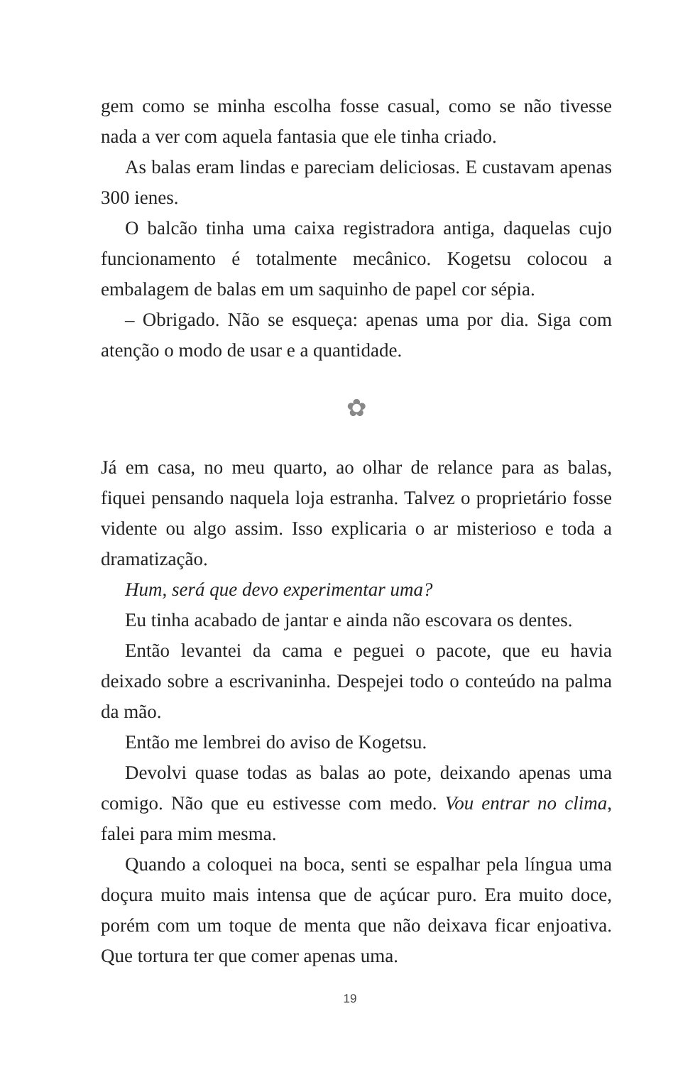gem como se minha escolha fosse casual, como se não tivesse nada a ver com aquela fantasia que ele tinha criado.
As balas eram lindas e pareciam deliciosas. E custavam apenas 300 ienes.
O balcão tinha uma caixa registradora antiga, daquelas cujo funcionamento é totalmente mecânico. Kogetsu colocou a embalagem de balas em um saquinho de papel cor sépia.
– Obrigado. Não se esqueça: apenas uma por dia. Siga com atenção o modo de usar e a quantidade.
✿
Já em casa, no meu quarto, ao olhar de relance para as balas, fiquei pensando naquela loja estranha. Talvez o proprietário fosse vidente ou algo assim. Isso explicaria o ar misterioso e toda a dramatização.
Hum, será que devo experimentar uma?
Eu tinha acabado de jantar e ainda não escovara os dentes.
Então levantei da cama e peguei o pacote, que eu havia deixado sobre a escrivaninha. Despejei todo o conteúdo na palma da mão.
Então me lembrei do aviso de Kogetsu.
Devolvi quase todas as balas ao pote, deixando apenas uma comigo. Não que eu estivesse com medo. Vou entrar no clima, falei para mim mesma.
Quando a coloquei na boca, senti se espalhar pela língua uma doçura muito mais intensa que de açúcar puro. Era muito doce, porém com um toque de menta que não deixava ficar enjoativa. Que tortura ter que comer apenas uma.
19